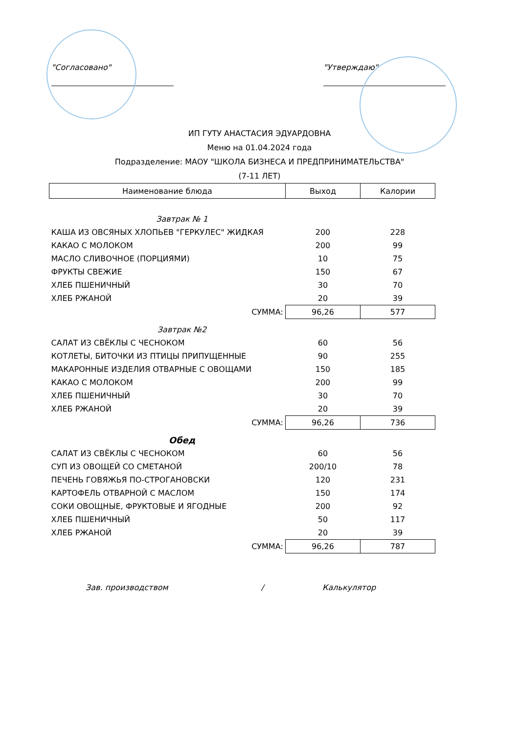"Согласовано" "Утверждаю"
ИП ГУТУ АНАСТАСИЯ ЭДУАРДОВНА
Меню на 01.04.2024 года
Подразделение: МАОУ "ШКОЛА БИЗНЕСА И ПРЕДПРИНИМАТЕЛЬСТВА"
(7-11 ЛЕТ)
| Наименование блюда | Выход | Калории |
| --- | --- | --- |
| Завтрак № 1 | | |
| КАША ИЗ ОВСЯНЫХ ХЛОПЬЕВ "ГЕРКУЛЕС" ЖИДКАЯ | 200 | 228 |
| КАКАО С МОЛОКОМ | 200 | 99 |
| МАСЛО СЛИВОЧНОЕ (ПОРЦИЯМИ) | 10 | 75 |
| ФРУКТЫ СВЕЖИЕ | 150 | 67 |
| ХЛЕБ ПШЕНИЧНЫЙ | 30 | 70 |
| ХЛЕБ РЖАНОЙ | 20 | 39 |
| СУММА: | 96,26 | 577 |
| Завтрак №2 | | |
| САЛАТ ИЗ СВЁКЛЫ С ЧЕСНОКОМ | 60 | 56 |
| КОТЛЕТЫ, БИТОЧКИ ИЗ ПТИЦЫ ПРИПУЩЕННЫЕ | 90 | 255 |
| МАКАРОННЫЕ ИЗДЕЛИЯ ОТВАРНЫЕ С ОВОЩАМИ | 150 | 185 |
| КАКАО С МОЛОКОМ | 200 | 99 |
| ХЛЕБ ПШЕНИЧНЫЙ | 30 | 70 |
| ХЛЕБ РЖАНОЙ | 20 | 39 |
| СУММА: | 96,26 | 736 |
| Обед | | |
| САЛАТ ИЗ СВЁКЛЫ С ЧЕСНОКОМ | 60 | 56 |
| СУП ИЗ ОВОЩЕЙ СО СМЕТАНОЙ | 200/10 | 78 |
| ПЕЧЕНЬ ГОВЯЖЬЯ ПО-СТРОГАНОВСКИ | 120 | 231 |
| КАРТОФЕЛЬ ОТВАРНОЙ С МАСЛОМ | 150 | 174 |
| СОКИ ОВОЩНЫЕ, ФРУКТОВЫЕ И ЯГОДНЫЕ | 200 | 92 |
| ХЛЕБ ПШЕНИЧНЫЙ | 50 | 117 |
| ХЛЕБ РЖАНОЙ | 20 | 39 |
| СУММА: | 96,26 | 787 |
Зав. производством / Калькулятор